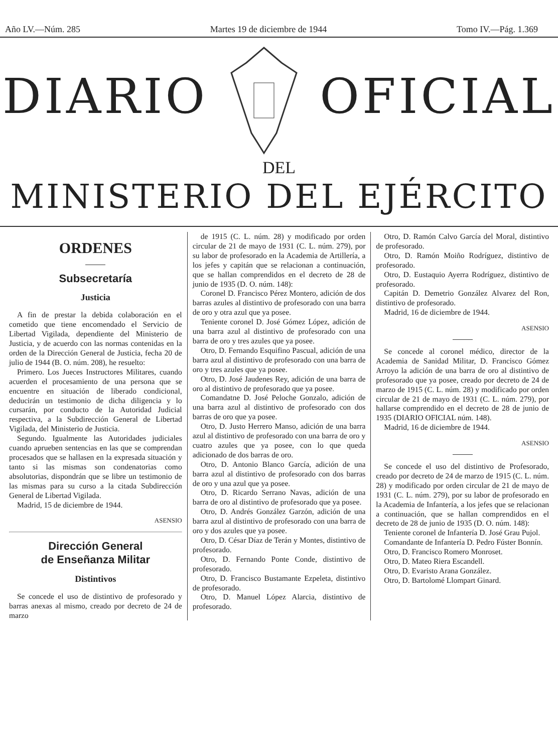Año LV.—Núm. 285 Martes 19 de diciembre de 1944 Tomo IV.—Pág. 1.369
DIARIO OFICIAL
DEL
MINISTERIO DEL EJÉRCITO
ORDENES
Subsecretaría
Justicia
A fin de prestar la debida colaboración en el cometido que tiene encomendado el Servicio de Libertad Vigilada, dependiente del Ministerio de Justicia, y de acuerdo con las normas contenidas en la orden de la Dirección General de Justicia, fecha 20 de julio de 1944 (B. O. núm. 208), he resuelto:
Primero. Los Jueces Instructores Militares, cuando acuerden el procesamiento de una persona que se encuentre en situación de liberado condicional, deducirán un testimonio de dicha diligencia y lo cursarán, por conducto de la Autoridad Judicial respectiva, a la Subdirección General de Libertad Vigilada, del Ministerio de Justicia.
Segundo. Igualmente las Autoridades judiciales cuando aprueben sentencias en las que se comprendan procesados que se hallasen en la expresada situación y tanto si las mismas son condenatorias como absolutorias, dispondrán que se libre un testimonio de las mismas para su curso a la citada Subdirección General de Libertad Vigilada.
Madrid, 15 de diciembre de 1944.
ASENSIO
Dirección General
de Enseñanza Militar
Distintivos
Se concede el uso de distintivo de profesorado y barras anexas al mismo, creado por decreto de 24 de marzo
de 1915 (C. L. núm. 28) y modificado por orden circular de 21 de mayo de 1931 (C. L. núm. 279), por su labor de profesorado en la Academia de Artillería, a los jefes y capitán que se relacionan a continuación, que se hallan comprendidos en el decreto de 28 de junio de 1935 (D. O. núm. 148):
Coronel D. Francisco Pérez Montero, adición de dos barras azules al distintivo de profesorado con una barra de oro y otra azul que ya posee.
Teniente coronel D. José Gómez López, adición de una barra azul al distintivo de profesorado con una barra de oro y tres azules que ya posee.
Otro, D. Fernando Esquifino Pascual, adición de una barra azul al distintivo de profesorado con una barra de oro y tres azules que ya posee.
Otro, D. José Jaudenes Rey, adición de una barra de oro al distintivo de profesorado que ya posee.
Comandatne D. José Peloche Gonzalo, adición de una barra azul al distintivo de profesorado con dos barras de oro que ya posee.
Otro, D. Justo Herrero Manso, adición de una barra azul al distintivo de profesorado con una barra de oro y cuatro azules que ya posee, con lo que queda adicionado de dos barras de oro.
Otro, D. Antonio Blanco García, adición de una barra azul al distintivo de profesorado con dos barras de oro y una azul que ya posee.
Otro, D. Ricardo Serrano Navas, adición de una barra de oro al distintivo de profesorado que ya posee.
Otro, D. Andrés González Garzón, adición de una barra azul al distintivo de profesorado con una barra de oro y dos azules que ya posee.
Otro, D. César Díaz de Terán y Montes, distintivo de profesorado.
Otro, D. Fernando Ponte Conde, distintivo de profesorado.
Otro, D. Francisco Bustamante Ezpeleta, distintivo de profesorado.
Otro, D. Manuel López Alarcia, distintivo de profesorado.
Otro, D. Ramón Calvo García del Moral, distintivo de profesorado.
Otro, D. Ramón Moiño Rodríguez, distintivo de profesorado.
Otro, D. Eustaquio Ayerra Rodríguez, distintivo de profesorado.
Capitán D. Demetrio González Alvarez del Ron, distintivo de profesorado.
Madrid, 16 de diciembre de 1944.
ASENSIO
Se concede al coronel médico, director de la Academia de Sanidad Militar, D. Francisco Gómez Arroyo la adición de una barra de oro al distintivo de profesorado que ya posee, creado por decreto de 24 de marzo de 1915 (C. L. núm. 28) y modificado por orden circular de 21 de mayo de 1931 (C. L. núm. 279), por hallarse comprendido en el decreto de 28 de junio de 1935 (DIARIO OFICIAL núm. 148).
Madrid, 16 de diciembre de 1944.
ASENSIO
Se concede el uso del distintivo de Profesorado, creado por decreto de 24 de marzo de 1915 (C. L. núm. 28) y modificado por orden circular de 21 de mayo de 1931 (C. L. núm. 279), por su labor de profesorado en la Academia de Infantería, a los jefes que se relacionan a continuación, que se hallan comprendidos en el decreto de 28 de junio de 1935 (D. O. núm. 148):
Teniente coronel de Infantería D. José Grau Pujol.
Comandante de Infantería D. Pedro Fúster Bonnín.
Otro, D. Francisco Romero Monroset.
Otro, D. Mateo Riera Escandell.
Otro, D. Evaristo Arana González.
Otro, D. Bartolomé Llompart Ginard.